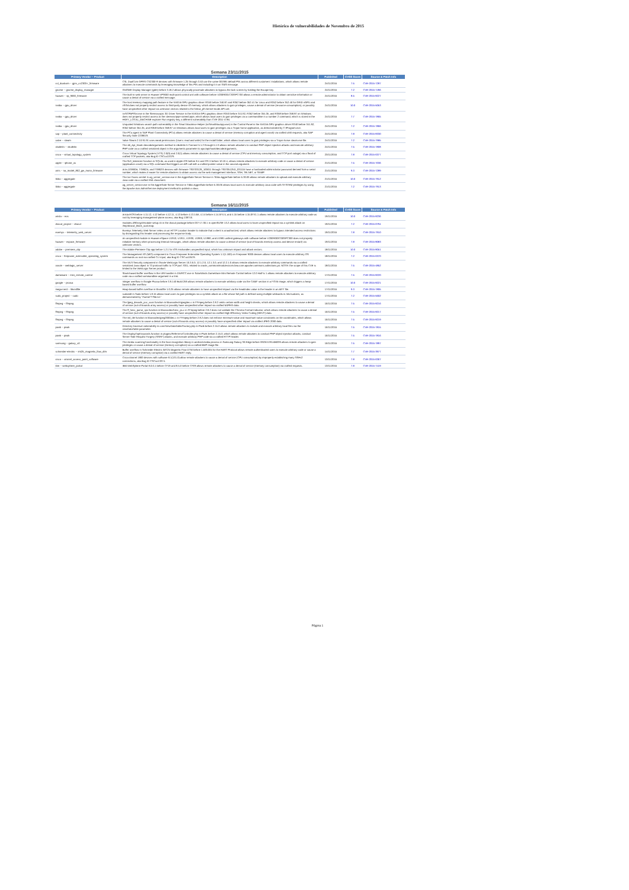Histórico de vulnerabilidades de Novembro de 2015
Semana 23/11/2015
| Primary Vendor -- Product | Description | Published | CVSS Score | Source & Patch Info |
| --- | --- | --- | --- | --- |
| csl_dualcom -- gprs_cs2300-r_firmware | CSL DualCom GPRS CS2300-R devices with firmware 1.25 through 3.53 use the same 001984 default PIN across different customers' installations, which allows remote attackers to execute commands by leveraging knowledge of this PIN and including it in an SMS message. | 24/11/2015 | 7.5 | CVE-2015-7287 |
| gnome -- gnome_display_manager | GNOME Display Manager (gdm) before 3.18.2 allows physically proximate attackers to bypass the lock screen by holding the Escape key. | 24/11/2015 | 7.2 | CVE-2015-7496 |
| huawei -- vp_9660_firmware | The built-in web server in Huawei VP9660 multi-point control unit with software before V200R001C30SPC700 allows a remote administrator to obtain sensitive information or cause a denial of service via a crafted message. | 24/11/2015 | 8.5 | CVE-2015-8227 |
| nvidia -- gpu_driver | The host memory mapping path feature in the NVIDIA GPU graphics driver R346 before 346.87 and R352 before 352.41 for Linux and R352 before 352.46 for GRID vGPU and vSGA does not properly restrict access to third-party device IO memory, which allows attackers to gain privileges, cause a denial of service (resource consumption), or possibly have unspecified other impact via unknown vectors related to the follow_pfn kernel-mode API call. | 24/11/2015 | 10.0 | CVE-2015-5053 |
| nvidia -- gpu_driver | nvSCPAPISvr.exe in the Stereoscopic 3D Driver Service in the NVIDIA GPU graphics driver R340 before 341.92, R352 before 354.35, and R358 before 358.87 on Windows does not properly restrict access to the stereosvrpipe named pipe, which allows local users to gain privileges via a commandline in a number 2 command, which is stored in the HKEY_LOCAL_MACHINE explorer Run registry key, a different vulnerability than CVE-2011-4784. | 24/11/2015 | 7.7 | CVE-2015-7865 |
| nvidia -- gpu_driver | Unquoted Windows search path vulnerability in the Smart Maximise Helper (nvSmartMaxApp.exe) in the Control Panel in the NVIDIA GPU graphics driver R340 before 341.92, R352 before 354.35, and R358 before 358.87 on Windows allows local users to gain privileges via a Trojan horse application, as demonstrated by C:\Program.exe. | 24/11/2015 | 7.2 | CVE-2015-7866 |
| sap -- plant_connectivity | The PCo agent in SAP Plant Connectivity (PCo) allows remote attackers to cause a denial of service (memory corruption and agent crash) via crafted xMII requests, aka SAP Security Note 2238619. | 24/11/2015 | 7.8 | CVE-2015-8330 |
| valve -- steam | Valve Steam 2.10.91.91 uses weak permissions (Users: read and write) for the install folder, which allows local users to gain privileges via a Trojan horse steam.exe file. | 24/11/2015 | 7.2 | CVE-2015-7985 |
| vbulletin -- vbulletin | The vB_Api_Hook::decodeArguments method in vBulletin 5 Connect 5.1.2 through 5.1.9 allows remote attackers to conduct PHP object injection attacks and execute arbitrary PHP code via a crafted serialized object in the arguments parameter to ajax/api/hook/decodeArguments. | 24/11/2015 | 7.5 | CVE-2015-7808 |
| cisco -- virtual_topology_system | Cisco Virtual Topology System (VTS) 2.0(0) and 2.0(1) allows remote attackers to cause a denial of service (CPU and memory consumption, and TCP port outage) via a flood of crafted TCP packets, aka Bug ID CSCux13379. | 23/11/2015 | 7.8 | CVE-2015-6377 |
| apple -- iphone_os | The fts3_tokenizer function in SQLite, as used in Apple iOS before 8.4 and OS X before 10.10.4, allows remote attackers to execute arbitrary code or cause a denial of service (application crash) via a SQL command that triggers an API call with a crafted pointer value in the second argument. | 21/11/2015 | 7.5 | CVE-2015-7036 |
| arris -- na_model_862_gw_mono_firmware | Arris DG860A, TG862A, and TG862G devices with firmware TS0703128_100611 through TS0705125D_031115 have a hardcoded administrator password derived from a serial number, which makes it easier for remote attackers to obtain access via the web management interface, SSH, TELNET, or SNMP. | 21/11/2015 | 9.3 | CVE-2015-7289 |
| tibbo -- aggregate | The Ice Faces servlet in ag_server_service.exe in the AggreGate Server Service in Tibbo AggreGate before 5.30.06 allows remote attackers to upload and execute arbitrary Java code via a crafted XML document. | 21/11/2015 | 10.0 | CVE-2015-7912 |
| tibbo -- aggregate | ag_server_service.exe in the AggreGate Server Service in Tibbo AggreGate before 5.30.06 allows local users to execute arbitrary Java code with SYSTEM privileges by using the Apache Axis AdminService deployment method to publish a class. | 21/11/2015 | 7.2 | CVE-2015-7913 |
Semana 16/11/2015
| Primary Vendor -- Product | Description | Published | CVSS Score | Source & Patch Info |
| --- | --- | --- | --- | --- |
| arista -- eos | Arista EOS before 4.11.12, 4.12 before 4.12.11, 4.13 before 4.13.14M, 4.14 before 4.14.5FX.5, and 4.15 before 4.15.0FX1.1 allows remote attackers to execute arbitrary code as root by leveraging management-plane access, aka Bug 138716. | 19/11/2015 | 10.0 | CVE-2015-8236 |
| dracut_project -- dracut | modules.d/90crypt/module-setup.sh in the dracut package before 037-17.30.1 in openSUSE 13.2 allows local users to have unspecified impact via a symlink attack on /tmp/dracut_block_uuid.map. | 19/11/2015 | 7.2 | CVE-2015-0794 |
| exemys -- telemetry_web_server | Exemys Telemetry Web Server relies on an HTTP Location header to indicate that a client is unauthorized, which allows remote attackers to bypass intended access restrictions by disregarding this header and processing the response body. | 19/11/2015 | 7.8 | CVE-2015-7910 |
| huawei -- espace_firmware | An unspecified module in Huawei eSpace U1910, U1911, U1930, U1960, U1980, and U1981 unified gateways with software before V200R003C00SPC300 does not properly initialize memory when processing timeout messages, which allows remote attackers to cause a denial of service (out-of-bounds memory access and device restart) via unknown vectors. | 19/11/2015 | 7.8 | CVE-2015-8083 |
| adobe -- premiere_clip | The Adobe Premiere Clip app before 1.2.1 for iOS mishandles unspecified input, which has unknown impact and attack vectors. | 18/11/2015 | 10.0 | CVE-2015-8051 |
| cisco -- firepower_extensible_operating_system | The Management I/O (MIO) component in Cisco Firepower Extensible Operating System 1.1(1.160) on Firepower 9000 devices allows local users to execute arbitrary OS commands as root via crafted CLI input, aka Bug ID CSCux10578. | 18/11/2015 | 7.2 | CVE-2015-6370 |
| oracle -- weblogic_server | The WLS Security component in Oracle WebLogic Server 10.3.6.0, 12.1.2.0, 12.1.3.0, and 12.2.1.0 allows remote attackers to execute arbitrary commands via a crafted serialized Java object in T3 protocol traffic to TCP port 7001, related to oracle_common/modules/com.bea.core.apache.commons.collections.jar. NOTE: the scope of this CVE is limited to the WebLogic Server product. | 18/11/2015 | 7.5 | CVE-2015-4852 |
| dameware -- mini_remote_control | Stack-based buffer overflow in the URI handler in DWRCC.exe in SolarWinds DameWare Mini Remote Control before 12.0 HotFix 1 allows remote attackers to execute arbitrary code via a crafted commandline argument in a link. | 17/11/2015 | 7.5 | CVE-2015-8220 |
| google -- picasa | Integer overflow in Google Picasa before 3.9.140 Build 259 allows remote attackers to execute arbitrary code via the CAMF section in a FOVb image, which triggers a heap-based buffer overflow. | 17/11/2015 | 10.0 | CVE-2015-8221 |
| mega-nerd -- libsndfile | Heap-based buffer overflow in libsndfile 1.0.25 allows remote attackers to have unspecified impact via the headindex value in the header in an AIFF file. | 17/11/2015 | 9.3 | CVE-2015-7805 |
| sudo_project -- sudo | sudoedit in Sudo before 1.8.15 allows local users to gain privileges via a symlink attack on a file whose full path is defined using multiple wildcards in /etc/sudoers, as demonstrated by "/home/*/*/file.txt." | 17/11/2015 | 7.2 | CVE-2015-5602 |
| ffmpeg -- ffmpeg | The ljpeg_decode_yuv_scan function in libavcodec/mjpegdec.c in FFmpeg before 2.8.2 omits certain width and height checks, which allows remote attackers to cause a denial of service (out-of-bounds array access) or possibly have unspecified other impact via crafted MJPEG data. | 16/11/2015 | 7.5 | CVE-2015-8216 |
| ffmpeg -- ffmpeg | The ff_hevc_parse_sps function in libavcodec/hevc_ps.c in FFmpeg before 2.8.2 does not validate the Chroma Format Indicator, which allows remote attackers to cause a denial of service (out-of-bounds array access) or possibly have unspecified other impact via crafted High Efficiency Video Coding (HEVC) data. | 16/11/2015 | 7.5 | CVE-2015-8217 |
| ffmpeg -- ffmpeg | The init_tile function in libavcodec/jpeg2000dec.c in FFmpeg before 2.8.2 does not enforce minimum-value and maximum-value constraints on tile coordinates, which allows remote attackers to cause a denial of service (out-of-bounds array access) or possibly have unspecified other impact via crafted JPEG 2000 data. | 16/11/2015 | 7.5 | CVE-2015-8219 |
| piwik -- piwik | Directory traversal vulnerability in core/ViewDataTable/Factory.php in Piwik before 2.15.0 allows remote attackers to include and execute arbitrary local files via the viewDataTable parameter. | 16/11/2015 | 7.5 | CVE-2015-7815 |
| piwik -- piwik | The DisplayTopKeywords function in plugins/Referrers/Controller.php in Piwik before 2.15.0, which allows remote attackers to conduct PHP object injection attacks, conduct Server-Side Request Forgery (SSRF) attacks, and execute arbitrary PHP code via a crafted HTTP header. | 16/11/2015 | 7.5 | CVE-2015-7816 |
| samsung -- galaxy_s6 | The media scanning functionality in the face recognition library in android.media.process in Samsung Galaxy S6 Edge before G925VVRU4B0G9 allows remote attackers to gain privileges or cause a denial of service (memory corruption) via a crafted BMP image file. | 16/11/2015 | 7.5 | CVE-2015-7897 |
| schneider-electric -- imt25_magnetic_flow_dtm | Buffer overflow in Schneider Electric IMT25 Magnetic Flow DTM before 1.500.004 for the HART Protocol allows remote authenticated users to execute arbitrary code or cause a denial of service (memory corruption) via a crafted HART reply. | 14/11/2015 | 7.7 | CVE-2015-3977 |
| cisco -- aironet_access_point_software | Cisco Aironet 1800 devices with software 8.1(131.0) allow remote attackers to cause a denial of service (CPU consumption) by improperly establishing many SSHv2 connections, aka Bug ID CSCux13374. | 13/11/2015 | 7.8 | CVE-2015-6367 |
| ibm -- websphere_portal | IBM WebSphere Portal 8.0.0.1 before CF19 and 8.5.0 before CF09 allows remote attackers to cause a denial of service (memory consumption) via crafted requests. | 13/11/2015 | 7.8 | CVE-2015-7419 |
Página 1